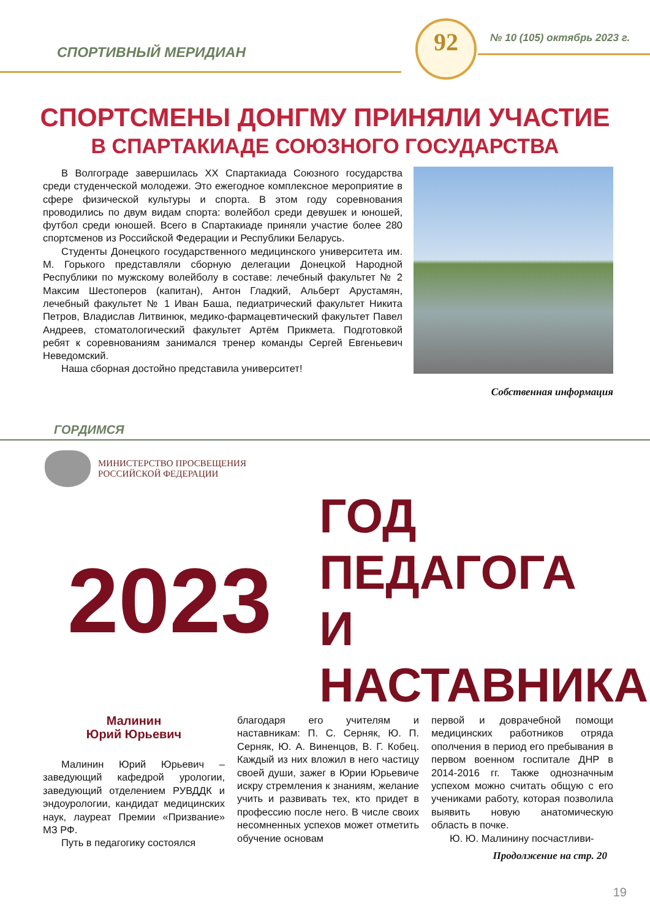СПОРТИВНЫЙ МЕРИДИАН
92 № 10 (105) октябрь 2023 г.
СПОРТСМЕНЫ ДОНГМУ ПРИНЯЛИ УЧАСТИЕ
В СПАРТАКИАДЕ СОЮЗНОГО ГОСУДАРСТВА
В Волгограде завершилась XX Спартакиада Союзного государства среди студенческой молодежи. Это ежегодное комплексное мероприятие в сфере физической культуры и спорта. В этом году соревнования проводились по двум видам спорта: волейбол среди девушек и юношей, футбол среди юношей. Всего в Спартакиаде приняли участие более 280 спортсменов из Российской Федерации и Республики Беларусь.
Студенты Донецкого государственного медицинского университета им. М. Горького представляли сборную делегации Донецкой Народной Республики по мужскому волейболу в составе: лечебный факультет № 2 Максим Шестоперов (капитан), Антон Гладкий, Альберт Арустамян, лечебный факультет № 1 Иван Баша, педиатрический факультет Никита Петров, Владислав Литвинюк, медико-фармацевтический факультет Павел Андреев, стоматологический факультет Артём Прикмета. Подготовкой ребят к соревнованиям занимался тренер команды Сергей Евгеньевич Неведомский.
Наша сборная достойно представила университет!
Собственная информация
ГОРДИМСЯ
МИНИСТЕРСТВО ПРОСВЕЩЕНИЯ
РОССИЙСКОЙ ФЕДЕРАЦИИ
2023
ГОД ПЕДАГОГА
И НАСТАВНИКА
Малинин
Юрий Юрьевич
Малинин Юрий Юрьевич – заведующий кафедрой урологии, заведующий отделением РУВДДК и эндоурологии, кандидат медицинских наук, лауреат Премии «Призвание» МЗ РФ.
Путь в педагогику состоялся
благодаря его учителям и наставникам: П. С. Серняк, Ю. П. Серняк, Ю. А. Виненцов, В. Г. Кобец. Каждый из них вложил в него частицу своей души, зажег в Юрии Юрьевиче искру стремления к знаниям, желание учить и развивать тех, кто придет в профессию после него. В числе своих несомненных успехов может отметить обучение основам
первой и доврачебной помощи медицинских работников отряда ополчения в период его пребывания в первом военном госпитале ДНР в 2014-2016 гг. Также однозначным успехом можно считать общую с его учениками работу, которая позволила выявить новую анатомическую область в почке.
Ю. Ю. Малинину посчастливи-
Продолжение на стр. 20
19